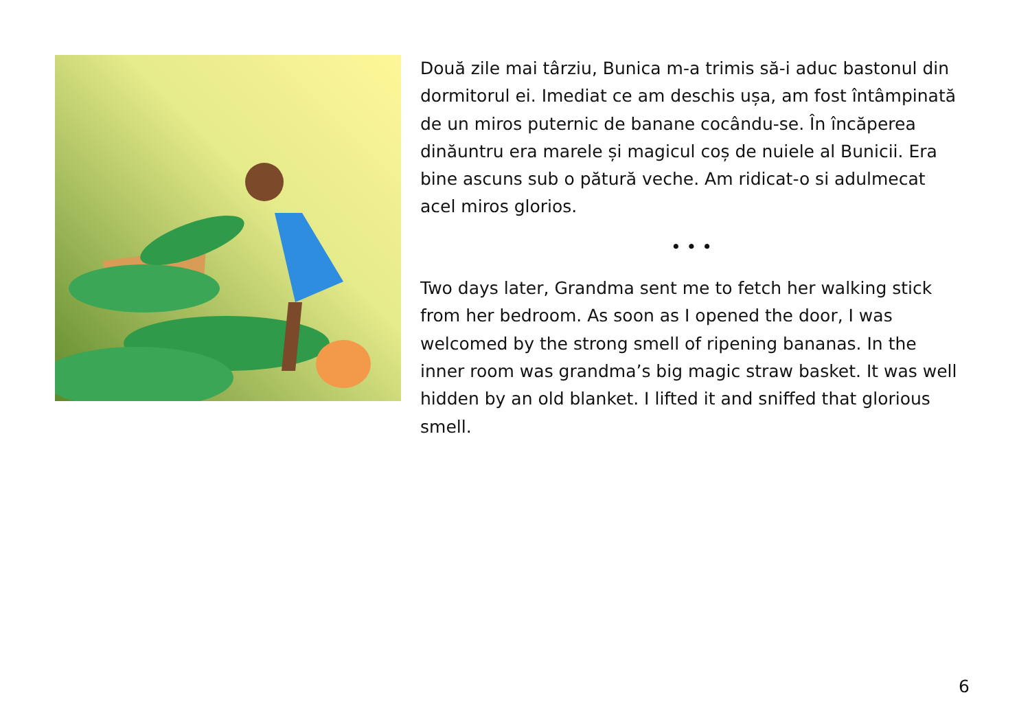Două zile mai târziu, Bunica m-a trimis să-i aduc bastonul din dormitorul ei. Imediat ce am deschis ușa, am fost întâmpinată de un miros puternic de banane cocându-se. În încăperea dinăuntru era marele și magicul coș de nuiele al Bunicii. Era bine ascuns sub o pătură veche. Am ridicat-o si adulmecat acel miros glorios.
• • •
Two days later, Grandma sent me to fetch her walking stick from her bedroom. As soon as I opened the door, I was welcomed by the strong smell of ripening bananas. In the inner room was grandma’s big magic straw basket. It was well hidden by an old blanket. I lifted it and sniffed that glorious smell.
6